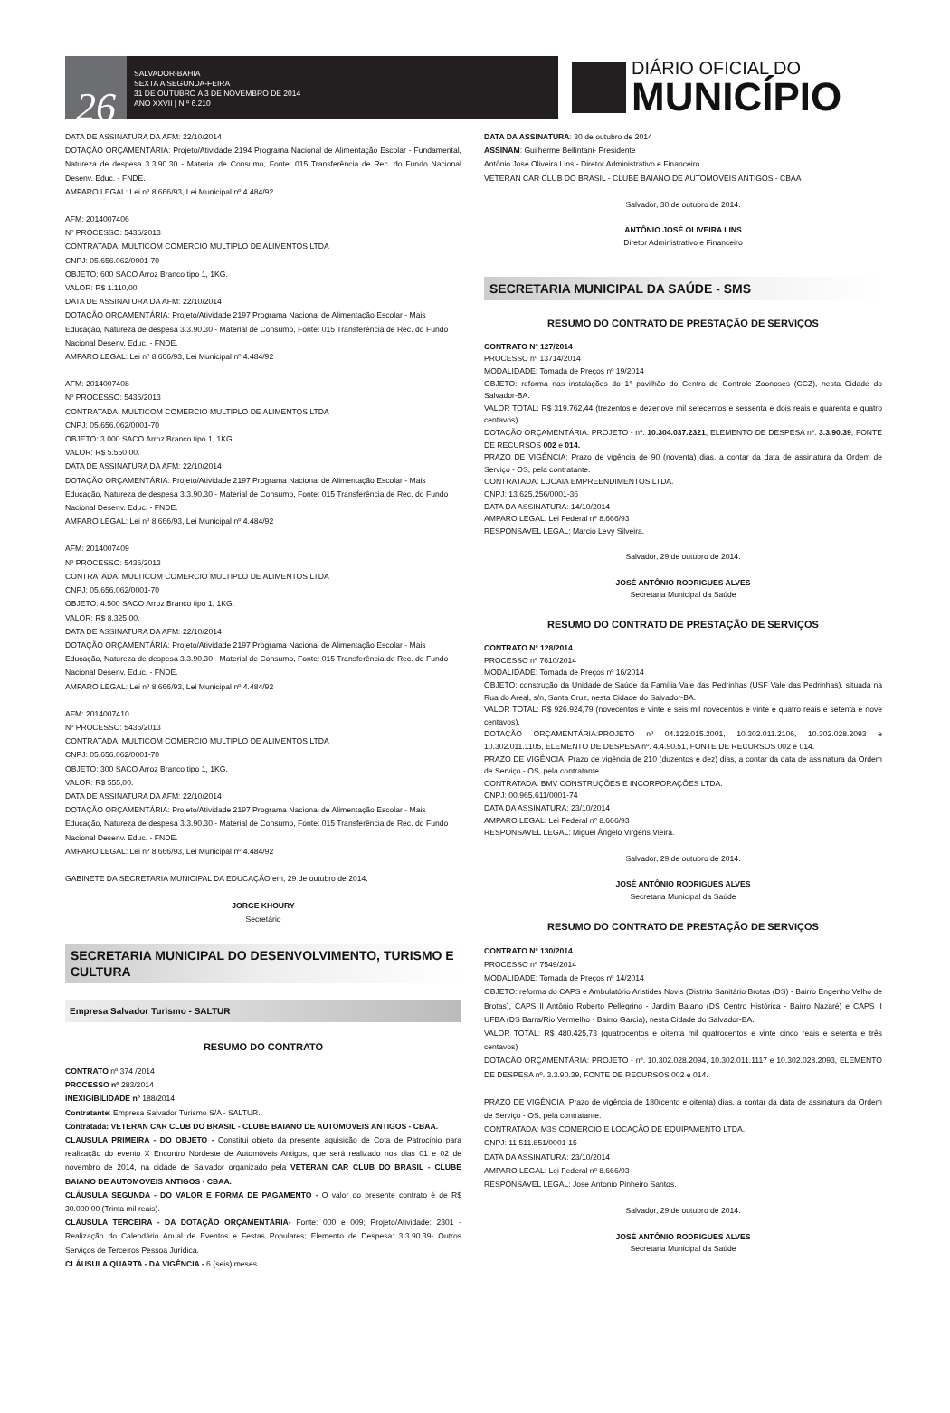26
SALVADOR-BAHIA
SEXTA A SEGUNDA-FEIRA
31 DE OUTUBRO A 3 DE NOVEMBRO DE 2014
ANO XXVII | N º 6.210
DIÁRIO OFICIAL DO
MUNICÍPIO
DATA DE ASSINATURA DA AFM: 22/10/2014
DOTAÇÃO ORÇAMENTÁRIA: Projeto/Atividade 2194 Programa Nacional de Alimentação Escolar - Fundamental, Natureza de despesa 3.3.90.30 - Material de Consumo, Fonte: 015 Transferência de Rec. do Fundo Nacional Desenv. Educ. - FNDE.
AMPARO LEGAL: Lei nº 8.666/93, Lei Municipal nº 4.484/92
AFM: 2014007406
Nº PROCESSO: 5436/2013
CONTRATADA: MULTICOM COMERCIO MULTIPLO DE ALIMENTOS LTDA
CNPJ: 05.656.062/0001-70
OBJETO: 600 SACO Arroz Branco tipo 1, 1KG.
VALOR: R$ 1.110,00.
DATA DE ASSINATURA DA AFM: 22/10/2014
DOTAÇÃO ORÇAMENTÁRIA: Projeto/Atividade 2197 Programa Nacional de Alimentação Escolar - Mais Educação, Natureza de despesa 3.3.90.30 - Material de Consumo, Fonte: 015 Transferência de Rec. do Fundo Nacional Desenv. Educ. - FNDE.
AMPARO LEGAL: Lei nº 8.666/93, Lei Municipal nº 4.484/92
AFM: 2014007408
Nº PROCESSO: 5436/2013
CONTRATADA: MULTICOM COMERCIO MULTIPLO DE ALIMENTOS LTDA
CNPJ: 05.656.062/0001-70
OBJETO: 3.000 SACO Arroz Branco tipo 1, 1KG.
VALOR: R$ 5.550,00.
DATA DE ASSINATURA DA AFM: 22/10/2014
DOTAÇÃO ORÇAMENTÁRIA: Projeto/Atividade 2197 Programa Nacional de Alimentação Escolar - Mais Educação, Natureza de despesa 3.3.90.30 - Material de Consumo, Fonte: 015 Transferência de Rec. do Fundo Nacional Desenv. Educ. - FNDE.
AMPARO LEGAL: Lei nº 8.666/93, Lei Municipal nº 4.484/92
AFM: 2014007409
Nº PROCESSO: 5436/2013
CONTRATADA: MULTICOM COMERCIO MULTIPLO DE ALIMENTOS LTDA
CNPJ: 05.656.062/0001-70
OBJETO: 4.500 SACO Arroz Branco tipo 1, 1KG.
VALOR: R$ 8.325,00.
DATA DE ASSINATURA DA AFM: 22/10/2014
DOTAÇÃO ORÇAMENTÁRIA: Projeto/Atividade 2197 Programa Nacional de Alimentação Escolar - Mais Educação, Natureza de despesa 3.3.90.30 - Material de Consumo, Fonte: 015 Transferência de Rec. do Fundo Nacional Desenv. Educ. - FNDE.
AMPARO LEGAL: Lei nº 8.666/93, Lei Municipal nº 4.484/92
AFM: 2014007410
Nº PROCESSO: 5436/2013
CONTRATADA: MULTICOM COMERCIO MULTIPLO DE ALIMENTOS LTDA
CNPJ: 05.656.062/0001-70
OBJETO: 300 SACO Arroz Branco tipo 1, 1KG.
VALOR: R$ 555,00.
DATA DE ASSINATURA DA AFM: 22/10/2014
DOTAÇÃO ORÇAMENTÁRIA: Projeto/Atividade 2197 Programa Nacional de Alimentação Escolar - Mais Educação, Natureza de despesa 3.3.90.30 - Material de Consumo, Fonte: 015 Transferência de Rec. do Fundo Nacional Desenv. Educ. - FNDE.
AMPARO LEGAL: Lei nº 8.666/93, Lei Municipal nº 4.484/92
GABINETE DA SECRETARIA MUNICIPAL DA EDUCAÇÃO em, 29 de outubro de 2014.
JORGE KHOURY
Secretário
SECRETARIA MUNICIPAL DO DESENVOLVIMENTO, TURISMO E CULTURA
Empresa Salvador Turismo - SALTUR
RESUMO DO CONTRATO
CONTRATO nº 374 /2014
PROCESSO nº 283/2014
INEXIGIBILIDADE nº 188/2014
Contratante: Empresa Salvador Turismo S/A - SALTUR.
Contratada: VETERAN CAR CLUB DO BRASIL - CLUBE BAIANO DE AUTOMOVEIS ANTIGOS - CBAA.
CLAUSULA PRIMEIRA - DO OBJETO - Constitui objeto da presente aquisição de Cota de Patrocínio para realização do evento X Encontro Nordeste de Automóveis Antigos, que será realizado nos dias 01 e 02 de novembro de 2014, na cidade de Salvador organizado pela VETERAN CAR CLUB DO BRASIL - CLUBE BAIANO DE AUTOMOVEIS ANTIGOS - CBAA.
CLÁUSULA SEGUNDA - DO VALOR E FORMA DE PAGAMENTO - O valor do presente contrato é de R$ 30.000,00 (Trinta mil reais).
CLÁUSULA TERCEIRA - DA DOTAÇÃO ORÇAMENTÁRIA- Fonte: 000 e 009; Projeto/Atividade: 2301 - Realização do Calendário Anual de Eventos e Festas Populares; Elemento de Despesa: 3.3.90.39- Outros Serviços de Terceiros Pessoa Jurídica.
CLÁUSULA QUARTA - DA VIGÊNCIA - 6 (seis) meses.
DATA DA ASSINATURA: 30 de outubro de 2014
ASSINAM: Guilherme Bellintani- Presidente
Antônio José Oliveira Lins - Diretor Administrativo e Financeiro
VETERAN CAR CLUB DO BRASIL - CLUBE BAIANO DE AUTOMOVEIS ANTIGOS - CBAA
Salvador, 30 de outubro de 2014.
ANTÔNIO JOSÉ OLIVEIRA LINS
Diretor Administrativo e Financeiro
SECRETARIA MUNICIPAL DA SAÚDE - SMS
RESUMO DO CONTRATO DE PRESTAÇÃO DE SERVIÇOS
CONTRATO Nº 127/2014
PROCESSO nº 13714/2014
MODALIDADE: Tomada de Preços nº 19/2014
OBJETO: reforma nas instalações do 1° pavilhão do Centro de Controle Zoonoses (CCZ), nesta Cidade do Salvador-BA.
VALOR TOTAL: R$ 319.762,44 (trezentos e dezenove mil setecentos e sessenta e dois reais e quarenta e quatro centavos).
DOTAÇÃO ORÇAMENTÁRIA: PROJETO - nº. 10.304.037.2321, ELEMENTO DE DESPESA nº. 3.3.90.39, FONTE DE RECURSOS 002 e 014.
PRAZO DE VIGÊNCIA: Prazo de vigência de 90 (noventa) dias, a contar da data de assinatura da Ordem de Serviço - OS, pela contratante.
CONTRATADA: LUCAIA EMPREENDIMENTOS LTDA.
CNPJ: 13.625.256/0001-36
DATA DA ASSINATURA: 14/10/2014
AMPARO LEGAL: Lei Federal nº 8.666/93
RESPONSAVEL LEGAL: Marcio Levy Silveira.
Salvador, 29 de outubro de 2014.
JOSÉ ANTÔNIO RODRIGUES ALVES
Secretaria Municipal da Saúde
RESUMO DO CONTRATO DE PRESTAÇÃO DE SERVIÇOS
CONTRATO Nº 128/2014
PROCESSO nº 7610/2014
MODALIDADE: Tomada de Preços nº 16/2014
OBJETO: construção da Unidade de Saúde da Família Vale das Pedrinhas (USF Vale das Pedrinhas), situada na Rua do Areal, s/n, Santa Cruz, nesta Cidade do Salvador-BA.
VALOR TOTAL: R$ 926.924,79 (novecentos e vinte e seis mil novecentos e vinte e quatro reais e setenta e nove centavos).
DOTAÇÃO ORÇAMENTÁRIA:PROJETO nº 04.122.015.2001, 10.302.011.2106, 10.302.028.2093 e 10.302.011.1105, ELEMENTO DE DESPESA nº. 4.4.90.51, FONTE DE RECURSOS 002 e 014.
PRAZO DE VIGÊNCIA: Prazo de vigência de 210 (duzentos e dez) dias, a contar da data de assinatura da Ordem de Serviço - OS, pela contratante.
CONTRATADA: BMV CONSTRUÇÕES E INCORPORAÇÕES LTDA.
CNPJ: 00.965.611/0001-74
DATA DA ASSINATURA: 23/10/2014
AMPARO LEGAL: Lei Federal nº 8.666/93
RESPONSAVEL LEGAL: Miguel Ângelo Virgens Vieira.
Salvador, 29 de outubro de 2014.
JOSÉ ANTÔNIO RODRIGUES ALVES
Secretaria Municipal da Saúde
RESUMO DO CONTRATO DE PRESTAÇÃO DE SERVIÇOS
CONTRATO Nº 130/2014
PROCESSO nº 7549/2014
MODALIDADE: Tomada de Preços nº 14/2014
OBJETO: reforma do CAPS e Ambulatório Aristides Novis (Distrito Sanitário Brotas (DS) - Bairro Engenho Velho de Brotas), CAPS II Antônio Roberto Pellegrino - Jardim Baiano (DS Centro Histórica - Bairro Nazaré) e CAPS II UFBA (DS Barra/Rio Vermelho - Bairro Garcia), nesta Cidade do Salvador-BA.
VALOR TOTAL: R$ 480.425,73 (quatrocentos e oitenta mil quatrocentos e vinte cinco reais e setenta e três centavos)
DOTAÇÃO ORÇAMENTÁRIA: PROJETO - nº. 10.302.028.2094, 10.302.011.1117 e 10.302.028.2093, ELEMENTO DE DESPESA nº. 3.3.90.39, FONTE DE RECURSOS 002 e 014.
PRAZO DE VIGÊNCIA: Prazo de vigência de 180(cento e oitenta) dias, a contar da data de assinatura da Ordem de Serviço - OS, pela contratante.
CONTRATADA: M3S COMERCIO E LOCAÇÃO DE EQUIPAMENTO LTDA.
CNPJ: 11.511.851/0001-15
DATA DA ASSINATURA: 23/10/2014
AMPARO LEGAL: Lei Federal nº 8.666/93
RESPONSAVEL LEGAL: Jose Antonio Pinheiro Santos.
Salvador, 29 de outubro de 2014.
JOSÉ ANTÔNIO RODRIGUES ALVES
Secretaria Municipal da Saúde